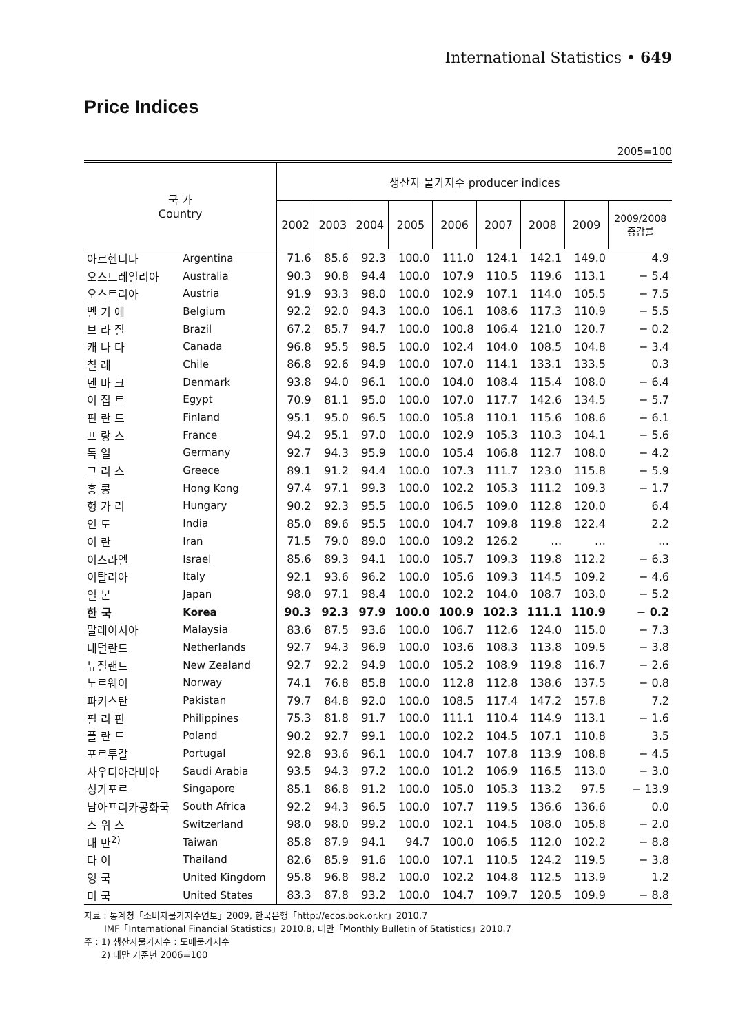International Statistics • 649
Price Indices
2005=100
| 국 가 Country | | 생산자 물가지수 producer indices | | | | | | | | |
| --- | --- | --- | --- | --- | --- | --- | --- | --- | --- | --- |
| | | 2002 | 2003 | 2004 | 2005 | 2006 | 2007 | 2008 | 2009 | 2009/2008 증감률 |
| 아르헨티나 | Argentina | 71.6 | 85.6 | 92.3 | 100.0 | 111.0 | 124.1 | 142.1 | 149.0 | 4.9 |
| 오스트레일리아 | Australia | 90.3 | 90.8 | 94.4 | 100.0 | 107.9 | 110.5 | 119.6 | 113.1 | − 5.4 |
| 오스트리아 | Austria | 91.9 | 93.3 | 98.0 | 100.0 | 102.9 | 107.1 | 114.0 | 105.5 | − 7.5 |
| 벨 기 에 | Belgium | 92.2 | 92.0 | 94.3 | 100.0 | 106.1 | 108.6 | 117.3 | 110.9 | − 5.5 |
| 브 라 질 | Brazil | 67.2 | 85.7 | 94.7 | 100.0 | 100.8 | 106.4 | 121.0 | 120.7 | − 0.2 |
| 캐 나 다 | Canada | 96.8 | 95.5 | 98.5 | 100.0 | 102.4 | 104.0 | 108.5 | 104.8 | − 3.4 |
| 칠 레 | Chile | 86.8 | 92.6 | 94.9 | 100.0 | 107.0 | 114.1 | 133.1 | 133.5 | 0.3 |
| 덴 마 크 | Denmark | 93.8 | 94.0 | 96.1 | 100.0 | 104.0 | 108.4 | 115.4 | 108.0 | − 6.4 |
| 이 집 트 | Egypt | 70.9 | 81.1 | 95.0 | 100.0 | 107.0 | 117.7 | 142.6 | 134.5 | − 5.7 |
| 핀 란 드 | Finland | 95.1 | 95.0 | 96.5 | 100.0 | 105.8 | 110.1 | 115.6 | 108.6 | − 6.1 |
| 프 랑 스 | France | 94.2 | 95.1 | 97.0 | 100.0 | 102.9 | 105.3 | 110.3 | 104.1 | − 5.6 |
| 독 일 | Germany | 92.7 | 94.3 | 95.9 | 100.0 | 105.4 | 106.8 | 112.7 | 108.0 | − 4.2 |
| 그 리 스 | Greece | 89.1 | 91.2 | 94.4 | 100.0 | 107.3 | 111.7 | 123.0 | 115.8 | − 5.9 |
| 홍 콩 | Hong Kong | 97.4 | 97.1 | 99.3 | 100.0 | 102.2 | 105.3 | 111.2 | 109.3 | − 1.7 |
| 헝 가 리 | Hungary | 90.2 | 92.3 | 95.5 | 100.0 | 106.5 | 109.0 | 112.8 | 120.0 | 6.4 |
| 인 도 | India | 85.0 | 89.6 | 95.5 | 100.0 | 104.7 | 109.8 | 119.8 | 122.4 | 2.2 |
| 이 란 | Iran | 71.5 | 79.0 | 89.0 | 100.0 | 109.2 | 126.2 | … | … | … |
| 이스라엘 | Israel | 85.6 | 89.3 | 94.1 | 100.0 | 105.7 | 109.3 | 119.8 | 112.2 | − 6.3 |
| 이탈리아 | Italy | 92.1 | 93.6 | 96.2 | 100.0 | 105.6 | 109.3 | 114.5 | 109.2 | − 4.6 |
| 일 본 | Japan | 98.0 | 97.1 | 98.4 | 100.0 | 102.2 | 104.0 | 108.7 | 103.0 | − 5.2 |
| 한 국 | Korea | 90.3 | 92.3 | 97.9 | 100.0 | 100.9 | 102.3 | 111.1 | 110.9 | − 0.2 |
| 말레이시아 | Malaysia | 83.6 | 87.5 | 93.6 | 100.0 | 106.7 | 112.6 | 124.0 | 115.0 | − 7.3 |
| 네덜란드 | Netherlands | 92.7 | 94.3 | 96.9 | 100.0 | 103.6 | 108.3 | 113.8 | 109.5 | − 3.8 |
| 뉴질랜드 | New Zealand | 92.7 | 92.2 | 94.9 | 100.0 | 105.2 | 108.9 | 119.8 | 116.7 | − 2.6 |
| 노르웨이 | Norway | 74.1 | 76.8 | 85.8 | 100.0 | 112.8 | 112.8 | 138.6 | 137.5 | − 0.8 |
| 파키스탄 | Pakistan | 79.7 | 84.8 | 92.0 | 100.0 | 108.5 | 117.4 | 147.2 | 157.8 | 7.2 |
| 필 리 핀 | Philippines | 75.3 | 81.8 | 91.7 | 100.0 | 111.1 | 110.4 | 114.9 | 113.1 | − 1.6 |
| 폴 란 드 | Poland | 90.2 | 92.7 | 99.1 | 100.0 | 102.2 | 104.5 | 107.1 | 110.8 | 3.5 |
| 포르투갈 | Portugal | 92.8 | 93.6 | 96.1 | 100.0 | 104.7 | 107.8 | 113.9 | 108.8 | − 4.5 |
| 사우디아라비아 | Saudi Arabia | 93.5 | 94.3 | 97.2 | 100.0 | 101.2 | 106.9 | 116.5 | 113.0 | − 3.0 |
| 싱가포르 | Singapore | 85.1 | 86.8 | 91.2 | 100.0 | 105.0 | 105.3 | 113.2 | 97.5 | − 13.9 |
| 남아프리카공화국 | South Africa | 92.2 | 94.3 | 96.5 | 100.0 | 107.7 | 119.5 | 136.6 | 136.6 | 0.0 |
| 스 위 스 | Switzerland | 98.0 | 98.0 | 99.2 | 100.0 | 102.1 | 104.5 | 108.0 | 105.8 | − 2.0 |
| 대 만<sup>2)</sup> | Taiwan | 85.8 | 87.9 | 94.1 | 94.7 | 100.0 | 106.5 | 112.0 | 102.2 | − 8.8 |
| 타 이 | Thailand | 82.6 | 85.9 | 91.6 | 100.0 | 107.1 | 110.5 | 124.2 | 119.5 | − 3.8 |
| 영 국 | United Kingdom | 95.8 | 96.8 | 98.2 | 100.0 | 102.2 | 104.8 | 112.5 | 113.9 | 1.2 |
| 미 국 | United States | 83.3 | 87.8 | 93.2 | 100.0 | 104.7 | 109.7 | 120.5 | 109.9 | − 8.8 |
자료 : 통계청「소비자물가지수연보」2009, 한국은행「http://ecos.bok.or.kr」2010.7
IMF「International Financial Statistics」2010.8, 대만「Monthly Bulletin of Statistics」2010.7
주 : 1) 생산자물가지수 : 도매물가지수
2) 대만 기준년 2006=100